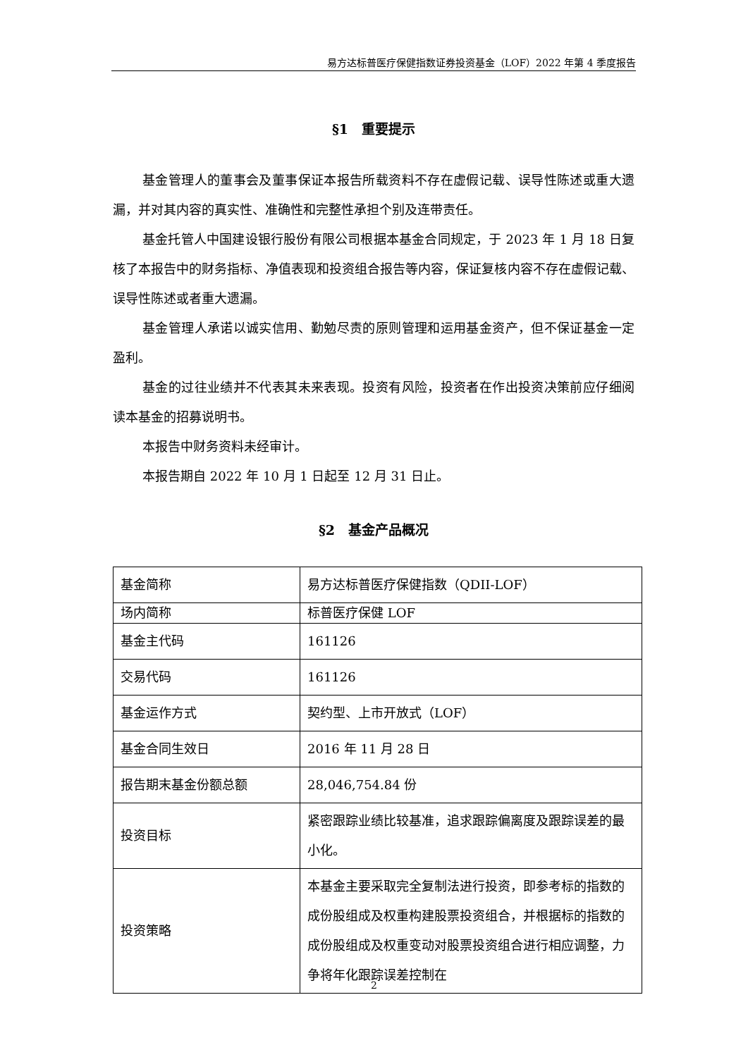易方达标普医疗保健指数证券投资基金（LOF）2022 年第 4 季度报告
§1　重要提示
基金管理人的董事会及董事保证本报告所载资料不存在虚假记载、误导性陈述或重大遗漏，并对其内容的真实性、准确性和完整性承担个别及连带责任。
基金托管人中国建设银行股份有限公司根据本基金合同规定，于 2023 年 1 月 18 日复核了本报告中的财务指标、净值表现和投资组合报告等内容，保证复核内容不存在虚假记载、误导性陈述或者重大遗漏。
基金管理人承诺以诚实信用、勤勉尽责的原则管理和运用基金资产，但不保证基金一定盈利。
基金的过往业绩并不代表其未来表现。投资有风险，投资者在作出投资决策前应仔细阅读本基金的招募说明书。
本报告中财务资料未经审计。
本报告期自 2022 年 10 月 1 日起至 12 月 31 日止。
§2　基金产品概况
| 基金简称 | 易方达标普医疗保健指数（QDII-LOF） |
| 场内简称 | 标普医疗保健 LOF |
| 基金主代码 | 161126 |
| 交易代码 | 161126 |
| 基金运作方式 | 契约型、上市开放式（LOF） |
| 基金合同生效日 | 2016 年 11 月 28 日 |
| 报告期末基金份额总额 | 28,046,754.84 份 |
| 投资目标 | 紧密跟踪业绩比较基准，追求跟踪偏离度及跟踪误差的最小化。 |
| 投资策略 | 本基金主要采取完全复制法进行投资，即参考标的指数的成份股组成及权重构建股票投资组合，并根据标的指数的成份股组成及权重变动对股票投资组合进行相应调整，力争将年化跟踪误差控制在 |
2